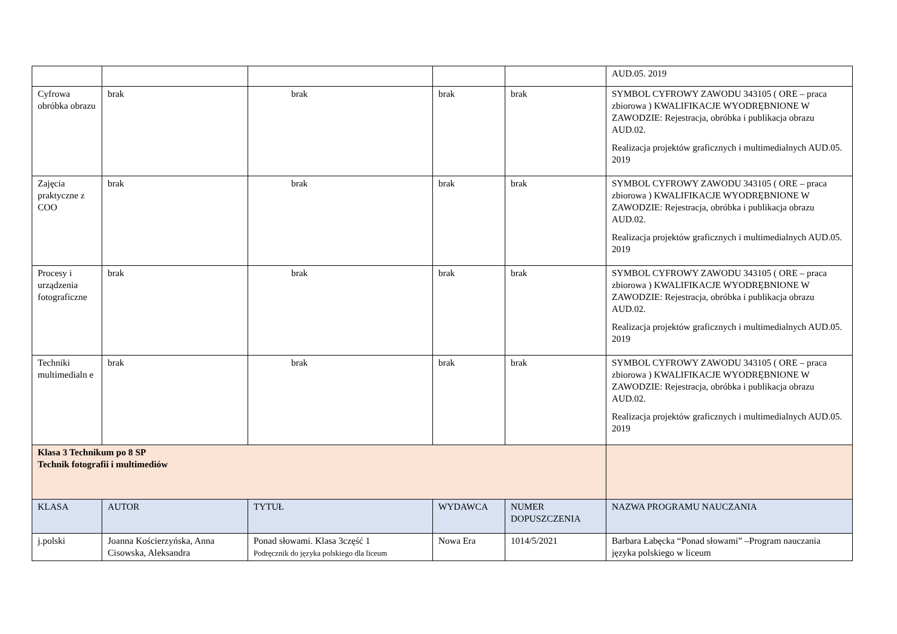| | | | | | AUD.05. 2019 |
| Cyfrowa obróbka obrazu | brak | brak | brak | brak | SYMBOL CYFROWY ZAWODU 343105 ( ORE – praca zbiorowa ) KWALIFIKACJE WYODRĘBNIONE W ZAWODZIE: Rejestracja, obróbka i publikacja obrazu AUD.02. Realizacja projektów graficznych i multimedialnych AUD.05. 2019 |
| Zajęcia praktyczne z COO | brak | brak | brak | brak | SYMBOL CYFROWY ZAWODU 343105 ( ORE – praca zbiorowa ) KWALIFIKACJE WYODRĘBNIONE W ZAWODZIE: Rejestracja, obróbka i publikacja obrazu AUD.02. Realizacja projektów graficznych i multimedialnych AUD.05. 2019 |
| Procesy i urządzenia fotograficzne | brak | brak | brak | brak | SYMBOL CYFROWY ZAWODU 343105 ( ORE – praca zbiorowa ) KWALIFIKACJE WYODRĘBNIONE W ZAWODZIE: Rejestracja, obróbka i publikacja obrazu AUD.02. Realizacja projektów graficznych i multimedialnych AUD.05. 2019 |
| Techniki multimedialn e | brak | brak | brak | brak | SYMBOL CYFROWY ZAWODU 343105 ( ORE – praca zbiorowa ) KWALIFIKACJE WYODRĘBNIONE W ZAWODZIE: Rejestracja, obróbka i publikacja obrazu AUD.02. Realizacja projektów graficznych i multimedialnych AUD.05. 2019 |
| Klasa 3 Technikum po 8 SP Technik fotografii i multimediów | | | | | |
| KLASA | AUTOR | TYTUŁ | WYDAWCA | NUMER DOPUSZCZENIA | NAZWA PROGRAMU NAUCZANIA |
| j.polski | Joanna Kościerzyńska, Anna Cisowska, Aleksandra | Ponad słowami. Klasa 3część 1 Podręcznik do języka polskiego dla liceum | Nowa Era | 1014/5/2021 | Barbara Łabęcka “Ponad słowami” –Program nauczania języka polskiego w liceum |